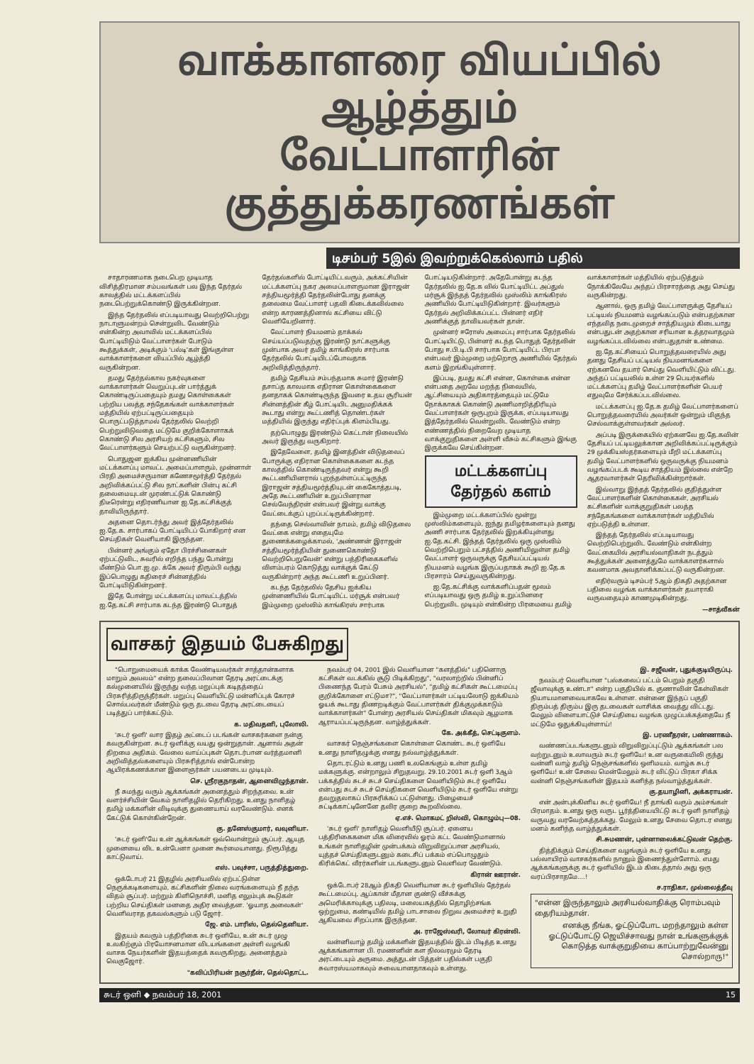வாக்காளரை வியப்பில் ஆழ்த்தும்
வேட்பாளரின் குத்துக்கரணங்கள்
டிசம்பர் 5இல் இவற்றுக்கெல்லாம் பதில்
சாதாரணமாக நடைபெற முடியாத விசித்திரமான சம்பவங்கள் பல இந்த தேர்தல் காலத்தில் மட்டக்களப்பில் நடைபெற்றுக்கொண்டு இருக்கின்றன.
இந்த தேர்தலில் எப்படியாவது வெற்றிபெற்று நாடாளுமன்றம் சென்றுவிட வேண்டும் என்கின்ற அவாவில் மட்டக்களப்பில் போட்டியிடும் வேட்பாளர்கள் போடும் கூத்துக்கள், அடிக்கும் 'பல்டி'கள் இங்குள்ள வாக்காளர்களை வியப்பில் ஆழ்த்தி வருகின்றன.
தமது தேர்தல்கால நகர்வுகளை வாக்காளர்கள் வெறுப்புடன் பார்த்துக் கொண்டிருப்பதையும் தமது கொள்கைகள் பற்றிய பலத்த சந்தேகங்கள் வாக்காளர்கள் மத்தியில் ஏற்பட்டிருப்பதையும் பொருட்படுத்தாமல் தேர்தலில் வெற்றி பெற்றுவிடுவதை மட்டுமே குறிக்கோளாகக் கொண்டு சில அரசியற் கட்சிகளும், சில வேட்பாளர்களும் செயற்பட்டு வருகின்றனர்.
பொதுஜன ஐக்கிய முன்னணியின் மட்டக்களப்பு மாவட்ட அமைப்பாளரும், முன்னாள் பிரதி அமைச்சருமான கணேசமூர்த்தி தேர்தல் அறிவிக்கப்பட்டு சில நாட்களின் பின்பு கட்சி தலைமையுடன் முரண்பட்டுக் கொண்டு திடீரென்று எதிரணியான ஐ.தே.கட்சிக்குத் தாவியிருந்தார்.
அதனை தொடர்ந்து அவர் இத்தேர்தலில் ஐ.தே.க. சார்பாகப் போட்டியிடப் போகிறார் என செய்திகள் வெளியாகி இருந்தன.
பின்னர் அங்கும் ஏதோ பிரச்சினைகள் ஏற்பட்டுவிட, சுவரில் எறிந்த பந்து போன்று மீண்டும் பொ.ஐ.மு. க்கே அவர் திரும்பி வந்து இப்பொழுது கதிரைச் சின்னத்தில் போட்டியிடுகின்றனர்.
இதே போன்று மட்டக்களப்பு மாவட்டத்தில் ஐ.தே.கட்சி சார்பாக கடந்த இரண்டு பொதுத் தேர்தல்களில் போட்டியிட்டவரும், அக்கட்சியின் மட்டக்களப்பு நகர அமைப்பாளருமான இராஜன் சத்தியமூர்த்தி தேர்தலின்போது தனக்கு தலைமை வேட்பாளர் பதவி கிடைக்கவில்லை என்ற காரணத்தினால் கட்சியை விட்டு வெளியேறினார்.
வேட்பாளர் நியமனம் தாக்கல் செய்யப்படுவதற்கு இரண்டு நாட்களுக்கு முன்பாக அவர் தமிழ் காங்கிரஸ் சார்பாக தேர்தலில் போட்டியிடப்போவதாக அறிவித்திருந்தார்.
தமிழ் தேசியம் சம்பந்தமாக சுமார் இரண்டு தசாப்த காலமாக எதிரான கொள்கைகளை தனதாகக் கொண்டிருந்த இவரை உதய சூரியன் சின்னத்தின் கீழ் போட்டியிட அனுமதிக்கக் கூடாது என்று கூட்டணித் தொண்டர்கள் மத்தியில் இருந்து எதிர்ப்புக் கிளம்பியது.
தற்பொழுது இரண்டும் கெட்டான் நிலையில் அவர் இருந்து வருகிறார்.
இதேவேளை, தமிழ் இனத்தின் விடுதலைப் போருக்கு எதிரான கொள்கைகளை கடந்த காலத்தில் கொண்டிருந்தவர் என்று கூறி கூட்டணியினரால் புறந்தள்ளப்பட்டிருந்த இராஜன் சத்தியமூர்த்தியுடன் கைகோத்தபடி, அதே கூட்டணியின் உறுப்பினரான செல்வேந்திரன் என்பவர் இன்று வாக்கு வேட்டைக்குப் புறப்பட்டிருக்கின்றார்.
தந்தை செல்வாவின் நாமம், தமிழ் விடுதலை வேட்கை என்று எதையுமே துணைக்கழைக்காமல், 'அண்ணன் இராஜன் சத்தியமூர்த்தியின் துணைகொண்டு வெற்றிபெறுவேன்' என்று பத்திரிகைகளில் விளம்பரம் கொடுத்து வாக்குக் கேட்டு வருகின்றார் அந்த கூட்டணி உறுப்பினர்.
கடந்த தேர்தலில் தேசிய ஐக்கிய முன்னணியில் போட்டியிட்ட மர்சூக் என்பவர் இம்முறை முஸ்லிம் காங்கிரஸ் சார்பாக போட்டியடுகின்றார். அதேபோன்று கடந்த தேர்தலில் ஐ.தே.க வில் போட்டியிட்ட அப்துல் மர்சூக் இந்தத் தேர்தலில் முஸ்லிம் காங்கிரஸ் அணியில் போட்டியிடுகின்றார். இவர்களும் தேர்தல் அறிவிக்கப்பட்ட பின்னர் எதிர் அணிக்குத் தாவியவர்கள் தான்.
முன்னர் ஈரோஸ் அமைப்பு சார்பாக தேர்தலில் போட்டியிட்டு, பின்னர் கடந்த பொதுத் தேர்தலின் போது ஈ.பி.டி.பி சார்பாக போட்டியிட்ட பிரபா என்பவர் இம்முறை மற்றொரு அணியில் தேர்தல் களம் இறங்கியுள்ளார்.
இப்படி, தமது கட்சி என்ன, கொள்கை என்ன என்பதை அறவே மறந்த நிலையில், ஆட்சியையும் அதிகாரத்தையும் மட்டுமே நோக்காகக் கொண்டு அணிமாறித்திரியும் வேட்பாளர்கள் ஒருபுறம் இருக்க, எப்படியாவது இத்தேர்தலில் வென்றுவிட வேண்டும் என்ற எண்ணத்தில் நிறைவேற முடியாத வாக்குறுதிகளை அள்ளி வீசும் கட்சிகளும் இங்கு இருக்கவே செய்கின்றன.
மட்டக்களப்பு
தேர்தல் களம்
இம்முறை மட்டக்களப்பில் மூன்று முஸ்லிம்களையும், ஐந்து தமிழர்களையும் தனது அணி சார்பாக தேர்தலில் இறக்கியுள்ளது ஐ.தே.கட்சி. இந்தத் தேர்தலில் ஒரு முஸ்லிம் வெற்றிபெறும் பட்சத்தில் அணியிலுள்ள தமிழ் வேட்பாளர் ஒருவருக்கு தேசியப்பட்டியல் நியமனம் வழங்க இருப்பதாகக் கூறி ஐ.தே.க பிரசாரம் செய்துவருகின்றது.
ஐ.தே.கட்சிக்கு வாக்களிப்பதன் மூலம் எப்படியாவது ஒரு தமிழ் உறுப்பினரை பெற்றுவிட முடியும் என்கின்ற பிரமையை தமிழ் வாக்காளர்கள் மத்தியில் ஏற்படுத்தும் நோக்கிலேயே அந்தப் பிரசாரத்தை அது செய்து வருகின்றது.
ஆனால், ஒரு தமிழ் வேட்பாளருக்கு தேசியப் பட்டியல் நியமனம் வழங்கப்படும் என்பதற்கான எந்தவித நடைமுறைச் சாத்தியமும் கிடையாது என்பதுடன் அதற்கான சரியான உத்தரவாதமும் வழங்கப்படவில்லை என்பதுதான் உண்மை.
ஐ.தே.கட்சியைப் பொறுத்தவரையில் அது தனது தேசியப் பட்டியல் நியமனங்களை ஏற்கனவே தயார் செய்து வெளியிட்டும் விட்டது. அந்தப் பட்டியலில் உள்ள 29 பெயர்களில் மட்டக்களப்பு தமிழ் வேட்பாளர்களின் பெயர் எதுவுமே சேர்க்கப்படவில்லை.
மட்டக்களப்பு ஐ.தே.க தமிழ் வேட்பாளர்களைப் பொறுத்தவரையில் அவர்கள் ஒன்றும் மிகுந்த செல்வாக்குள்ளவர்கள் அல்லர்.
அப்படி இருக்கையில் ஏற்கனவே ஐ.தே.கவின் தேசியப் பட்டியலுக்கான அறிவிக்கப்பட்டிருக்கும் 29 முக்கியஸ்தர்களையும் மீறி மட்டக்களப்பு தமிழ் வேட்பாளர்களில் ஒருவருக்கு நியமனம் வழங்கப்படக் கூடிய சாத்தியம் இல்லை என்றே ஆதரவாளர்கள் தெரிவிக்கின்றார்கள்.
இவ்வாறு இந்தத் தேர்தலில் குதித்துள்ள வேட்பாளர்களின் கொள்கைகள், அரசியல் கட்சிகளின் வாக்குறுதிகள் பலத்த சந்தேகங்களை வாக்காளர்கள் மத்தியில் ஏற்படுத்தி உள்ளன.
இந்தத் தேர்தலில் எப்படியாவது வெற்றிபெற்றுவிட வேண்டும் என்கின்ற வேட்கையில் அரசியல்வாதிகள் நடத்தும் கூத்துக்கள் அனைத்துமே வாக்காளர்களால் கவனமாக அவதானிக்கப்பட்டு வருகின்றன.
எதிர்வரும் டிசம்பர் 5ஆம் திகதி அதற்கான பதிலை வழங்க வாக்காளர்கள் தயாராகி வருவதையும் காணமுடிகின்றது.
—சாத்வீகன்
வாசகர் இதயம் பேசுகிறது
"பொறுமையைக் காக்க வேண்டியவர்கள் சாத்தான்களாக மாறும் அவலம்" என்ற தலைப்பிலான தேரடி அரட்டைக்கு கல்முனையில் இருந்து வந்த மறுப்புக் கடிதத்தைப் பிரசுரித்திருந்தீர்கள். மறுப்பு வெளியிட்டு மன்னிப்புக் கோரச் சொல்பவர்கள் மீண்டும் ஒரு தடவை தேரடி அரட்டையைப் படித்துப் பார்க்கட்டும்.
க. மதிவதனி, புலோலி.
'சுடர் ஒளி' வார இதழ் அட்டைப் படங்கள் வாசகர்களை நன்கு கவருகின்றன. சுடர் ஒளிக்கு வயது ஒன்றுதான். ஆனால் அதன் திறமை அதிகம். வேலை வாய்ப்புகள் தொடர்பான வர்த்தமானி அறிவித்தல்களையும் பிரசுரித்தால் என்போன்ற ஆயிரக்கணக்கான இளைஞர்கள் பயனடைய முடியும்.
செ. ஸ்ரீரகுநாதன், ஆனைவிழுந்தான்.
நீ சுமந்து வரும் ஆக்கங்கள் அனைத்தும் சிறந்தவை. உன் வளர்ச்சியின் வேகம் நாளிதழில் தெரிகிறது. உனது நாளிதழ் தமிழ் மக்களின் விடிவுக்கு துணையாய் வரவேண்டும். எனக் கேட்டுக் கொள்கின்றேன்.
கு. தனேஸ்குமார், வவுனியா.
'சுடர் ஒளி'யே உன் ஆக்கங்கள் ஒவ்வொன்றும் சூப்பர். ஆயுத முனையை விட உன்பேனா முனை கூர்மையானது. நிரூபித்து காட்டுவாய்.
எஸ். பவுச்சா, பருத்தித்துறை.
ஒக்டோபர் 21 இதழில் அரசியலில் ஏற்பட்டுள்ள நெருக்கடிகளையும், கட்சிகளின் நிலை வரங்களையும் நீ தந்த விதம் சூப்பர். மற்றும் கிளிநொச்சி, மனித எலும்புக் கூடுகள் பற்றிய செய்திகள் மனதை அதிர வைத்தன. 'ஓயாத அலைகள்' வெளிவராத தகவல்களும் படு ஜோர்.
ஜே. எம். பாரிஸ், தெல்தெனியா.
இதயம் கவரும் பத்திரிகை சுடர் ஒளியே, உன் சுடர் முழு உலகிற்கும் பிரயோசனமான விடயங்களை அள்ளி வழங்கி வாசக நேயர்களின் இதயத்தைக் கவருகிறது. அனைத்தும் வெகுஜோர்.
"கவிப்பிரியன் நசூர்தீன், தெல்தொட்ட.
நவம்பர் 04, 2001 இல் வெளியான "களத்தில்" பதினொரு கட்சிகள் வடக்கில் சூடு பிடிக்கிறது", "வரலாற்றில் பின்னிப் பிணைந்த பேரம் பேசும் அரசியல்", "தமிழ் கட்சிகள் கூட்டமைப்பு குறிக்கோளை எட்டுமா?", "வேட்பாளர்கள் பட்டியலோடு ஐக்கியம் ஓயக் கூடாது திணறடிக்கும் வேட்பாளர்கள் திக்குமுக்காடும் வாக்காளர்கள்" போன்ற அரசியல் செய்திகள் மிகவும் ஆழமாக ஆராயப்பட்டிருந்தன. வாழ்த்துக்கள்.
கே. அக்கீத், செட்டிகுளம்.
வாசகர் நெஞ்சங்களை கொள்ளை கொண்ட சுடர் ஒளியே உனது நாளிதழுக்கு எனது நல்வாழ்த்துக்கள்.
தொடரட்டும் உனது பணி உலகெங்கும் உள்ள தமிழ் மக்களுக்கு. என்றாலும் சிறுதவறு. 29.10.2001 சுடர் ஒளி 3ஆம் பக்கத்தில் சுடச் சுடச் செய்திகளை வெளியிடும் சுடர் ஒளியே என்பது சுடச் சுடச் செய்திகளை வெளியிடும் சுடர் ஒளியே என்று தவறுதலாகப் பிரசுரிக்கப் பட்டுள்ளது. பிழையைச் சுட்டிக்காட்டினேனே தவிர குறை கூறவில்லை.
ஏ.எச். மொகமட் றிஸ்வி, கொழும்பு—08.
'சுடர் ஒளி' நாளிதழ் வெளியீடு சூப்பர். ஏனைய பத்திரிகைகளை மிக விரைவில் ஓரம் கட்ட வேண்டுமானால் உங்கள் நாளிதழின் முன்பக்கம் விறுவிறுப்பான அரசியல், யுத்தச் செய்திகளுடனும் கடைசிப் பக்கம் எப்பொழுதும் கிரிக்கெட் வீரர்களின் படங்களுடனும் வெளிவர வேண்டும்.
கிரான் ஊரான்.
ஒக்டோபர் 28ஆம் திகதி வெளியான சுடர் ஒளியில் தேர்தல் கூட்டமைப்பு, ஆப்கான் மீதான குண்டு வீச்சுக்கு அமெரிக்காவுக்கு பதிலடி, மலையகத்தில் தொழிற்சங்க ஒற்றுமை, கண்டியில் தமிழ் பாடசாலை நிறுவ அமைச்சர் உறுதி ஆகியவை சிறப்பாக இருந்தன.
அ. ராஜேஸ்வரி, லோவர் கிரன்லி.
வன்னிவாழ் தமிழ் மக்களின் இதயத்தில் இடம் பிடித்த உனது ஆக்கங்களான பி. ரமணனின் கள நிலவரமும் தேரடி அரட்டையும் அருமை. அத்துடன் பித்தன் பதில்கள் பகுதி சுவாரஸ்யமாகவும் சுவையானதாகவும் உள்ளது.
இ. சஜீவன், புதுக்குடியிருப்பு.
நவம்பர் வெளியான "பல்கலைப் பட்டம் பெறும் தகுதி ஜீவாவுக்கு உண்டா" என்ற பகுதியில் க. குணாவின் கேள்விகள் நியாயமானவையாகவே உள்ளன. என்னை இந்தப் பகுதி திரும்பத் திரும்ப இரு தடவைகள் வாசிக்க வைத்து விட்டது. மேலும் விளையாட்டுச் செய்தியை வழங்க முழுப்பக்கத்தையே நீ மட்டுமே ஒதுக்கியுள்ளாய்!
இ. பரணீதரன், பண்ணாகம்.
வண்ணப்படங்களுடனும் விறுவிறுப்புட்டும் ஆக்கங்கள் பல வற்றுடனும் உலாவரும் சுடர் ஒளியே! உன வருகையிலி ருந்து வன்னி வாழ் தமிழ் நெஞ்சங்களில் ஒளிமயம். வாழ்க சுடர் ஒளியே! உன் சேவை மென்மேலும் சுடர் விட்டுப் பிரகா சிக்க வன்னி நெஞ்சங்களின் இதயம் கனிந்த நல்வாழ்த்துக்கள்.
கு.தயாழினி, அக்கராயன்.
என் அன்புக்கினிய சுடர் ஒளியே! நீ தாங்கி வரும் அம்சங்கள் பிரமாதம். உனது ஒரு வருட பூர்த்தியையிட்டு சுடர் ஒளி நாளிதழ் வருவது வரவேற்கத்தக்கது. மேலும் உனது சேவை தொடர எனது மனம் கனிந்த வாழ்த்துக்கள்.
சி.சுமணன், புன்னாலைக்கட்டுவன் தெற்கு.
தித்திக்கும் செய்திகளை வழங்கும் சுடர் ஒளியே உனது பல்லாயிரம் வாசகர்களில் நானும் இணைந்துள்ளோம். எமது ஆக்கங்களுக்கு சுடர் ஒளியில் இடம் கிடைத்தால் அது ஒரு வரப்பிரசாதமே....!
ச.ராதிகா, முல்லைத்தீவு
"என்ன இருந்தாலும் அரசியல்வாதிக்கு ரொம்பவும் தைரியம்தான்.
எனக்கு நீங்க, ஓட்டுப்போட மறந்தாலும் கள்ள ஓட்டுப்போட்டு ஜெயிச்சாவது நான் உங்களுக்குக் கொடுத்த வாக்குறுதியை காப்பாற்றுவேன்னு சொல்றாரு!"
சுடர் ஒளி ◆ நவம்பர் 18, 2001 15